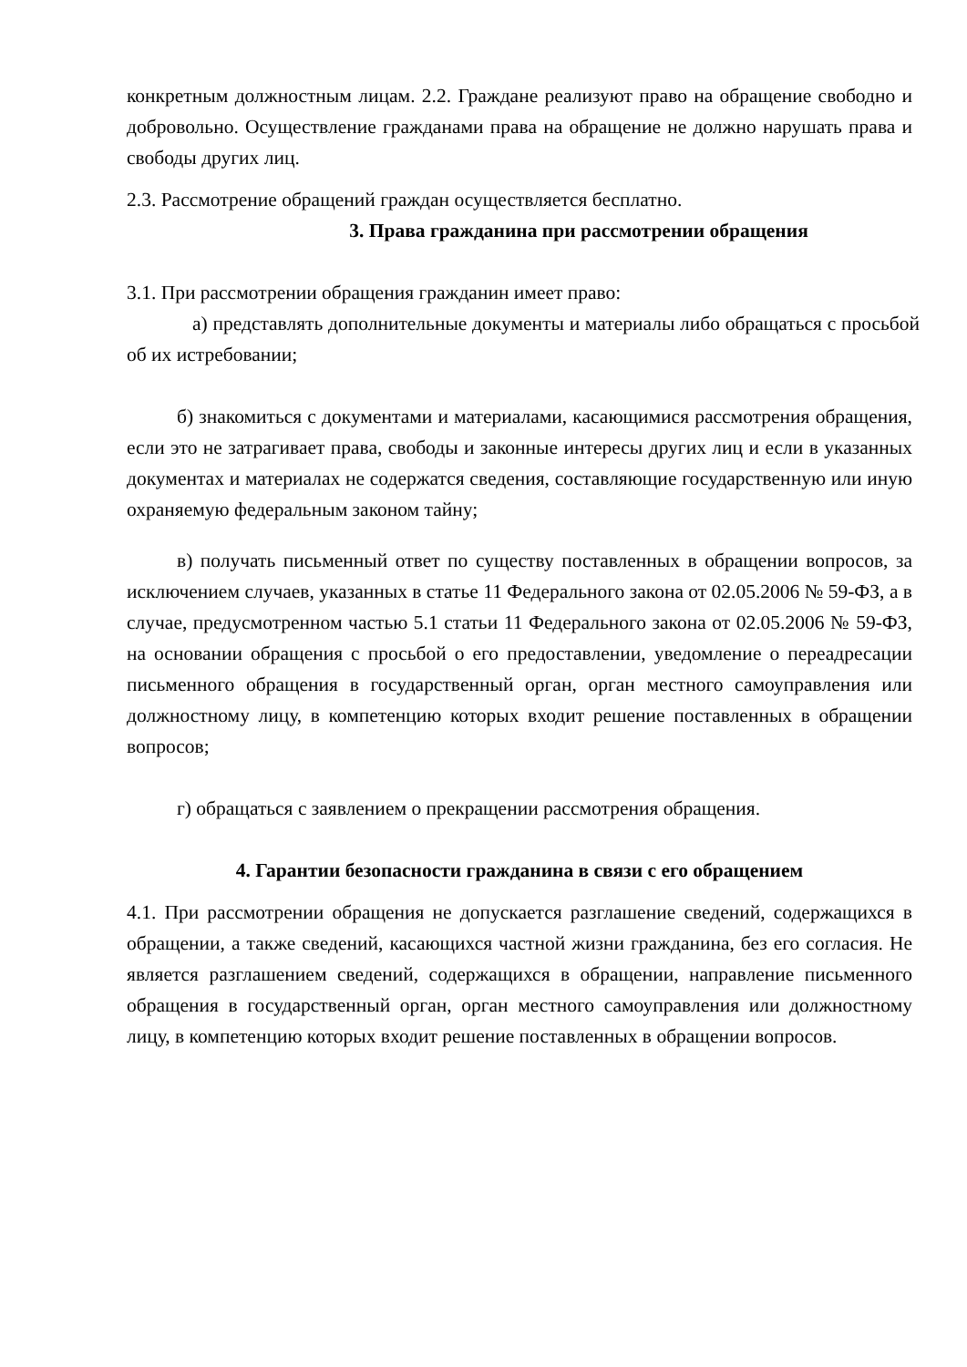конкретным должностным лицам. 2.2. Граждане реализуют право на обращение свободно и добровольно. Осуществление гражданами права на обращение не должно нарушать права и свободы других лиц.
2.3. Рассмотрение обращений граждан осуществляется бесплатно.
3. Права гражданина при рассмотрении обращения
3.1. При рассмотрении обращения гражданин имеет право:
а) представлять дополнительные документы и материалы либо обращаться с просьбой об их истребовании;
б) знакомиться с документами и материалами, касающимися рассмотрения обращения, если это не затрагивает права, свободы и законные интересы других лиц и если в указанных документах и материалах не содержатся сведения, составляющие государственную или иную охраняемую федеральным законом тайну;
в) получать письменный ответ по существу поставленных в обращении вопросов, за исключением случаев, указанных в статье 11 Федерального закона от 02.05.2006 № 59-ФЗ, а в случае, предусмотренном частью 5.1 статьи 11 Федерального закона от 02.05.2006 № 59-ФЗ, на основании обращения с просьбой о его предоставлении, уведомление о переадресации письменного обращения в государственный орган, орган местного самоуправления или должностному лицу, в компетенцию которых входит решение поставленных в обращении вопросов;
г) обращаться с заявлением о прекращении рассмотрения обращения.
4. Гарантии безопасности гражданина в связи с его обращением
4.1. При рассмотрении обращения не допускается разглашение сведений, содержащихся в обращении, а также сведений, касающихся частной жизни гражданина, без его согласия. Не является разглашением сведений, содержащихся в обращении, направление письменного обращения в государственный орган, орган местного самоуправления или должностному лицу, в компетенцию которых входит решение поставленных в обращении вопросов.